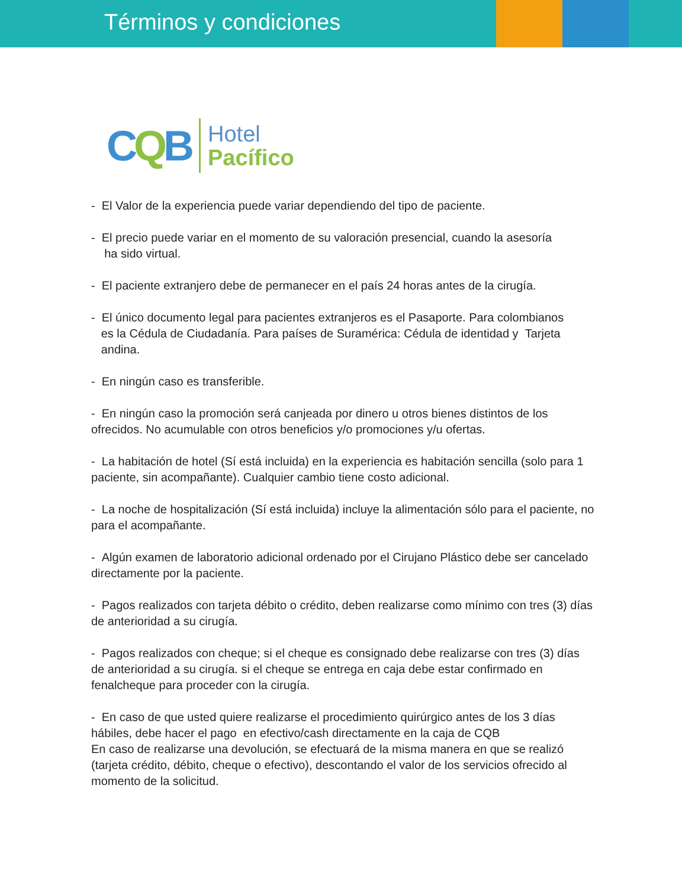Términos y condiciones
CQB
Hotel
Pacífico
- El Valor de la experiencia puede variar dependiendo del tipo de paciente.
- El precio puede variar en el momento de su valoración presencial, cuando la asesoría
ha sido virtual.
- El paciente extranjero debe de permanecer en el país 24 horas antes de la cirugía.
- El único documento legal para pacientes extranjeros es el Pasaporte. Para colombianos
es la Cédula de Ciudadanía. Para países de Suramérica: Cédula de identidad y Tarjeta
andina.
- En ningún caso es transferible.
- En ningún caso la promoción será canjeada por dinero u otros bienes distintos de los ofrecidos. No acumulable con otros beneficios y/o promociones y/u ofertas.
- La habitación de hotel (Sí está incluida) en la experiencia es habitación sencilla (solo para 1 paciente, sin acompañante). Cualquier cambio tiene costo adicional.
- La noche de hospitalización (Sí está incluida) incluye la alimentación sólo para el paciente, no para el acompañante.
- Algún examen de laboratorio adicional ordenado por el Cirujano Plástico debe ser cancelado directamente por la paciente.
- Pagos realizados con tarjeta débito o crédito, deben realizarse como mínimo con tres (3) días de anterioridad a su cirugía.
- Pagos realizados con cheque; si el cheque es consignado debe realizarse con tres (3) días de anterioridad a su cirugía. si el cheque se entrega en caja debe estar confirmado en fenalcheque para proceder con la cirugía.
- En caso de que usted quiere realizarse el procedimiento quirúrgico antes de los 3 días hábiles, debe hacer el pago en efectivo/cash directamente en la caja de CQB
En caso de realizarse una devolución, se efectuará de la misma manera en que se realizó (tarjeta crédito, débito, cheque o efectivo), descontando el valor de los servicios ofrecido al momento de la solicitud.